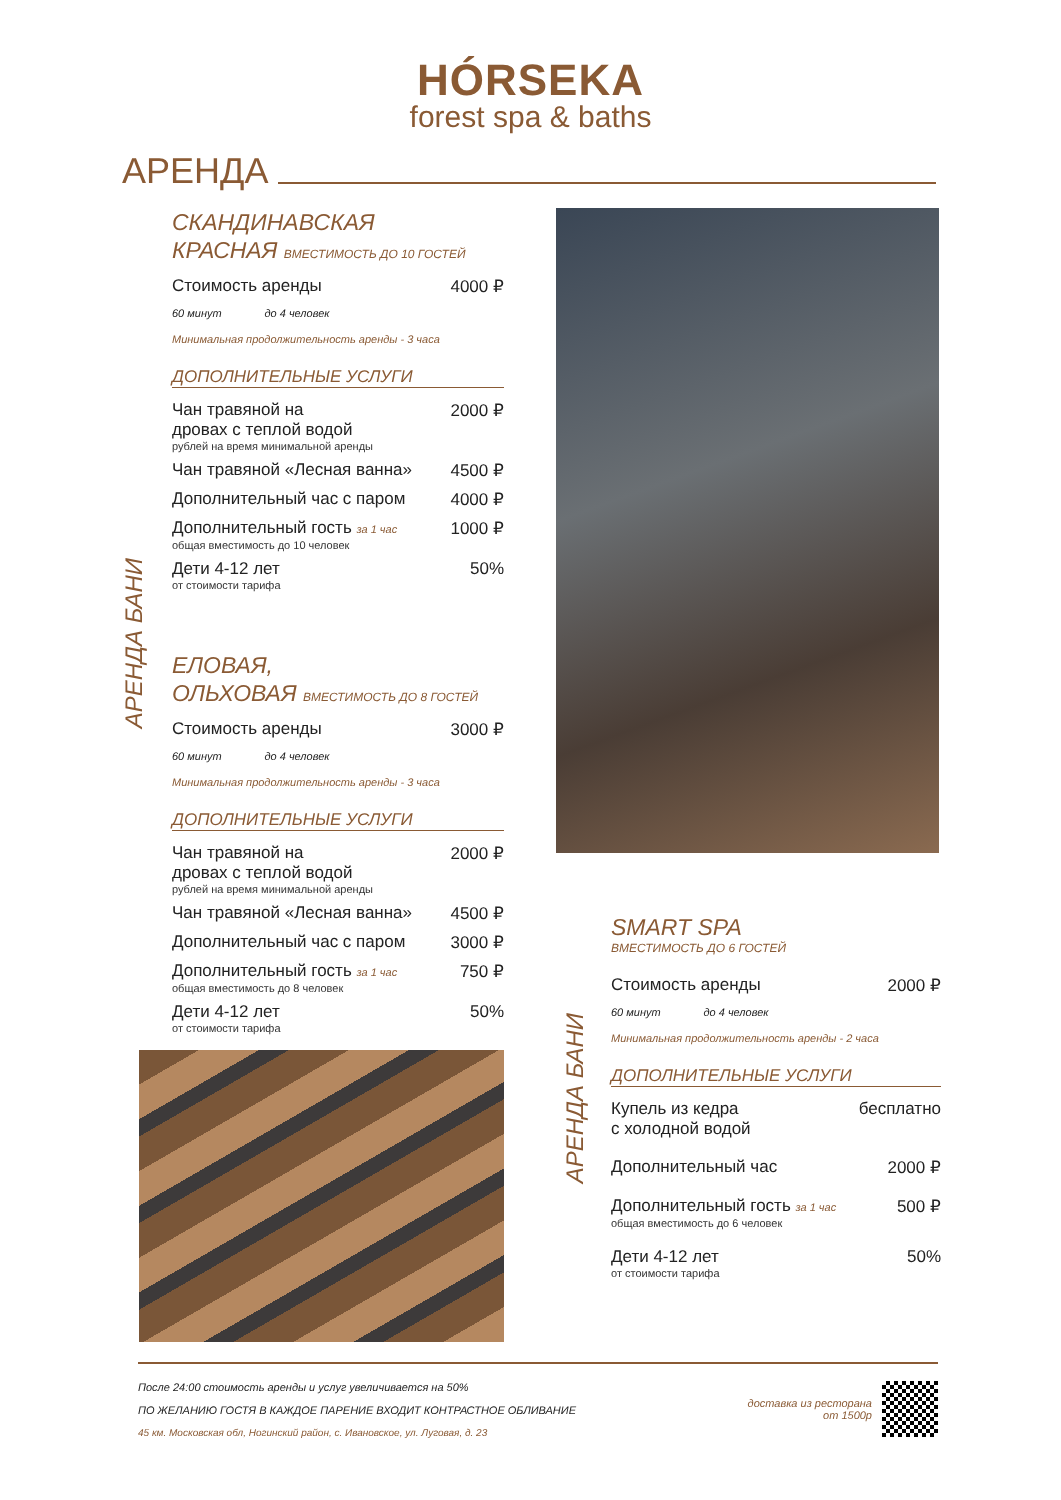HÓRSEKA
forest spa & baths
АРЕНДА
АРЕНДА БАНИ
СКАНДИНАВСКАЯ
КРАСНАЯ ВМЕСТИМОСТЬ ДО 10 ГОСТЕЙ
Стоимость аренды 4000 ₽
60 минут до 4 человек
Минимальная продолжительность аренды - 3 часа
ДОПОЛНИТЕЛЬНЫЕ УСЛУГИ
Чан травяной на
дровах с теплой водой 2000 ₽
рублей на время минимальной аренды
Чан травяной «Лесная ванна» 4500 ₽
Дополнительный час с паром 4000 ₽
Дополнительный гость за 1 час 1000 ₽
общая вместимость до 10 человек
Дети 4-12 лет 50%
от стоимости тарифа
ЕЛОВАЯ,
ОЛЬХОВАЯ ВМЕСТИМОСТЬ ДО 8 ГОСТЕЙ
Стоимость аренды 3000 ₽
60 минут до 4 человек
Минимальная продолжительность аренды - 3 часа
ДОПОЛНИТЕЛЬНЫЕ УСЛУГИ
Чан травяной на
дровах с теплой водой 2000 ₽
рублей на время минимальной аренды
Чан травяной «Лесная ванна» 4500 ₽
Дополнительный час с паром 3000 ₽
Дополнительный гость за 1 час 750 ₽
общая вместимость до 8 человек
Дети 4-12 лет 50%
от стоимости тарифа
АРЕНДА БАНИ
SMART SPA
ВМЕСТИМОСТЬ ДО 6 ГОСТЕЙ
Стоимость аренды 2000 ₽
60 минут до 4 человек
Минимальная продолжительность аренды - 2 часа
ДОПОЛНИТЕЛЬНЫЕ УСЛУГИ
Купель из кедра
с холодной водой бесплатно
Дополнительный час 2000 ₽
Дополнительный гость за 1 час 500 ₽
общая вместимость до 6 человек
Дети 4-12 лет 50%
от стоимости тарифа
После 24:00 стоимость аренды и услуг увеличивается на 50%
ПО ЖЕЛАНИЮ ГОСТЯ В КАЖДОЕ ПАРЕНИЕ ВХОДИТ КОНТРАСТНОЕ ОБЛИВАНИЕ
45 км. Московская обл, Ногинский район, с. Ивановское, ул. Луговая, д. 23
доставка из ресторана
от 1500р